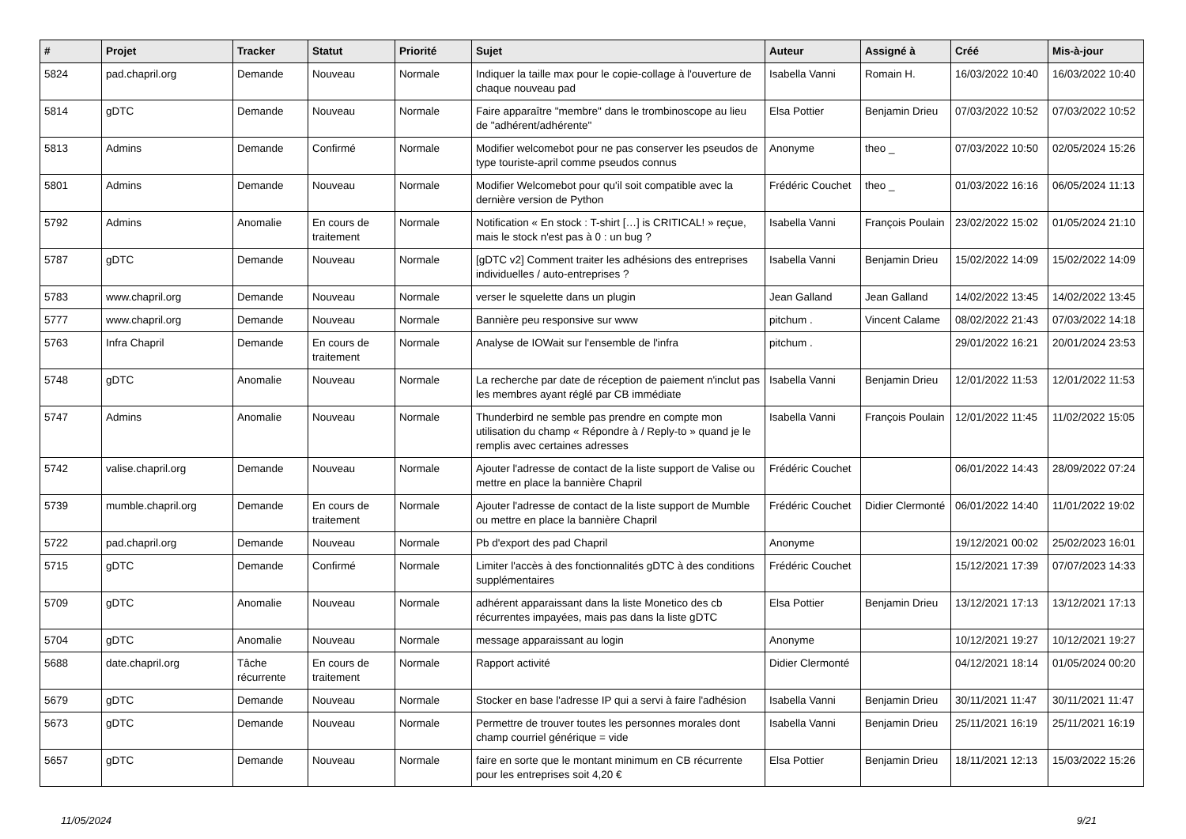| # | Projet | Tracker | Statut | Priorité | Sujet | Auteur | Assigné à | Créé | Mis-à-jour |
| --- | --- | --- | --- | --- | --- | --- | --- | --- | --- |
| 5824 | pad.chapril.org | Demande | Nouveau | Normale | Indiquer la taille max pour le copie-collage à l'ouverture de chaque nouveau pad | Isabella Vanni | Romain H. | 16/03/2022 10:40 | 16/03/2022 10:40 |
| 5814 | gDTC | Demande | Nouveau | Normale | Faire apparaître "membre" dans le trombinoscope au lieu de "adhérent/adhérente" | Elsa Pottier | Benjamin Drieu | 07/03/2022 10:52 | 07/03/2022 10:52 |
| 5813 | Admins | Demande | Confirmé | Normale | Modifier welcomebot pour ne pas conserver les pseudos de type touriste-april comme pseudos connus | Anonyme | theo _ | 07/03/2022 10:50 | 02/05/2024 15:26 |
| 5801 | Admins | Demande | Nouveau | Normale | Modifier Welcomebot pour qu'il soit compatible avec la dernière version de Python | Frédéric Couchet | theo _ | 01/03/2022 16:16 | 06/05/2024 11:13 |
| 5792 | Admins | Anomalie | En cours de traitement | Normale | Notification « En stock : T-shirt […] is CRITICAL! » reçue, mais le stock n'est pas à 0 : un bug ? | Isabella Vanni | François Poulain | 23/02/2022 15:02 | 01/05/2024 21:10 |
| 5787 | gDTC | Demande | Nouveau | Normale | [gDTC v2] Comment traiter les adhésions des entreprises individuelles / auto-entreprises ? | Isabella Vanni | Benjamin Drieu | 15/02/2022 14:09 | 15/02/2022 14:09 |
| 5783 | www.chapril.org | Demande | Nouveau | Normale | verser le squelette dans un plugin | Jean Galland | Jean Galland | 14/02/2022 13:45 | 14/02/2022 13:45 |
| 5777 | www.chapril.org | Demande | Nouveau | Normale | Bannière peu responsive sur www | pitchum . | Vincent Calame | 08/02/2022 21:43 | 07/03/2022 14:18 |
| 5763 | Infra Chapril | Demande | En cours de traitement | Normale | Analyse de IOWait sur l'ensemble de l'infra | pitchum . | | 29/01/2022 16:21 | 20/01/2024 23:53 |
| 5748 | gDTC | Anomalie | Nouveau | Normale | La recherche par date de réception de paiement n'inclut pas les membres ayant réglé par CB immédiate | Isabella Vanni | Benjamin Drieu | 12/01/2022 11:53 | 12/01/2022 11:53 |
| 5747 | Admins | Anomalie | Nouveau | Normale | Thunderbird ne semble pas prendre en compte mon utilisation du champ « Répondre à / Reply-to » quand je le remplis avec certaines adresses | Isabella Vanni | François Poulain | 12/01/2022 11:45 | 11/02/2022 15:05 |
| 5742 | valise.chapril.org | Demande | Nouveau | Normale | Ajouter l'adresse de contact de la liste support de Valise ou mettre en place la bannière Chapril | Frédéric Couchet | | 06/01/2022 14:43 | 28/09/2022 07:24 |
| 5739 | mumble.chapril.org | Demande | En cours de traitement | Normale | Ajouter l'adresse de contact de la liste support de Mumble ou mettre en place la bannière Chapril | Frédéric Couchet | Didier Clermonté | 06/01/2022 14:40 | 11/01/2022 19:02 |
| 5722 | pad.chapril.org | Demande | Nouveau | Normale | Pb d'export des pad Chapril | Anonyme | | 19/12/2021 00:02 | 25/02/2023 16:01 |
| 5715 | gDTC | Demande | Confirmé | Normale | Limiter l'accès à des fonctionnalités gDTC à des conditions supplémentaires | Frédéric Couchet | | 15/12/2021 17:39 | 07/07/2023 14:33 |
| 5709 | gDTC | Anomalie | Nouveau | Normale | adhérent apparaissant dans la liste Monetico des cb récurrentes impayées, mais pas dans la liste gDTC | Elsa Pottier | Benjamin Drieu | 13/12/2021 17:13 | 13/12/2021 17:13 |
| 5704 | gDTC | Anomalie | Nouveau | Normale | message apparaissant au login | Anonyme | | 10/12/2021 19:27 | 10/12/2021 19:27 |
| 5688 | date.chapril.org | Tâche récurrente | En cours de traitement | Normale | Rapport activité | Didier Clermonté | | 04/12/2021 18:14 | 01/05/2024 00:20 |
| 5679 | gDTC | Demande | Nouveau | Normale | Stocker en base l'adresse IP qui a servi à faire l'adhésion | Isabella Vanni | Benjamin Drieu | 30/11/2021 11:47 | 30/11/2021 11:47 |
| 5673 | gDTC | Demande | Nouveau | Normale | Permettre de trouver toutes les personnes morales dont champ courriel générique = vide | Isabella Vanni | Benjamin Drieu | 25/11/2021 16:19 | 25/11/2021 16:19 |
| 5657 | gDTC | Demande | Nouveau | Normale | faire en sorte que le montant minimum en CB récurrente pour les entreprises soit 4,20 € | Elsa Pottier | Benjamin Drieu | 18/11/2021 12:13 | 15/03/2022 15:26 |
11/05/2024 9/21